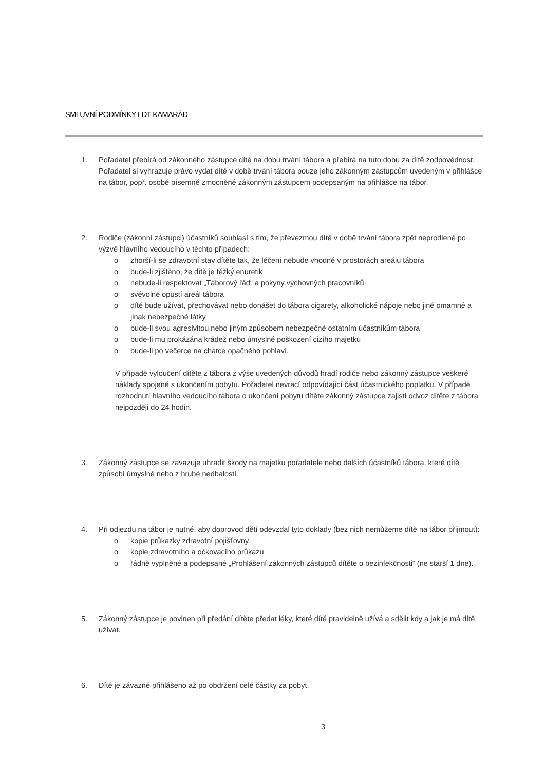SMLUVNÍ PODMÍNKY LDT KAMARÁD
1. Pořadatel přebírá od zákonného zástupce dítě na dobu trvání tábora a přebírá na tuto dobu za dítě zodpovědnost. Pořadatel si vyhrazuje právo vydat dítě v době trvání tábora pouze jeho zákonným zástupcům uvedeným v přihlášce na tábor, popř. osobě písemně zmocněné zákonným zástupcem podepsaným na přihlášce na tábor.
2. Rodiče (zákonní zástupci) účastníků souhlasí s tím, že převezmou dítě v době trvání tábora zpět neprodleně po výzvě hlavního vedoucího v těchto případech:
o zhorší-li se zdravotní stav dítěte tak, že léčení nebude vhodné v prostorách areálu tábora
o bude-li zjištěno, že dítě je těžký enuretik
o nebude-li respektovat „Táborový řád“ a pokyny výchovných pracovníků
o svévolně opustí areál tábora
o dítě bude užívat, přechovávat nebo donášet do tábora cigarety, alkoholické nápoje nebo jiné omamné a jinak nebezpečné látky
o bude-li svou agresivitou nebo jiným způsobem nebezpečné ostatním účastníkům tábora
o bude-li mu prokázána krádež nebo úmyslné poškození cizího majetku
o bude-li po večerce na chatce opačného pohlaví.
V případě vyloučení dítěte z tábora z výše uvedených důvodů hradí rodiče nebo zákonný zástupce veškeré náklady spojené s ukončením pobytu. Pořadatel nevrací odpovídající část účastnického poplatku. V případě rozhodnutí hlavního vedoucího tábora o ukončení pobytu dítěte zákonný zástupce zajistí odvoz dítěte z tábora nejpozději do 24 hodin.
3. Zákonný zástupce se zavazuje uhradit škody na majetku pořadatele nebo dalších účastníků tábora, které dítě způsobí úmyslně nebo z hrubé nedbalosti.
4. Při odjezdu na tábor je nutné, aby doprovod dětí odevzdal tyto doklady (bez nich nemůžeme dítě na tábor přijmout):
o kopie průkazky zdravotní pojišťovny
o kopie zdravotního a očkovacího průkazu
o řádně vyplněné a podepsané „Prohlášení zákonných zástupců dítěte o bezinfekčnosti“ (ne starší 1 dne).
5. Zákonný zástupce je povinen při předání dítěte předat léky, které dítě pravidelně užívá a sdělit kdy a jak je má dítě užívat.
6. Dítě je závazně přihlášeno až po obdržení celé částky za pobyt.
3